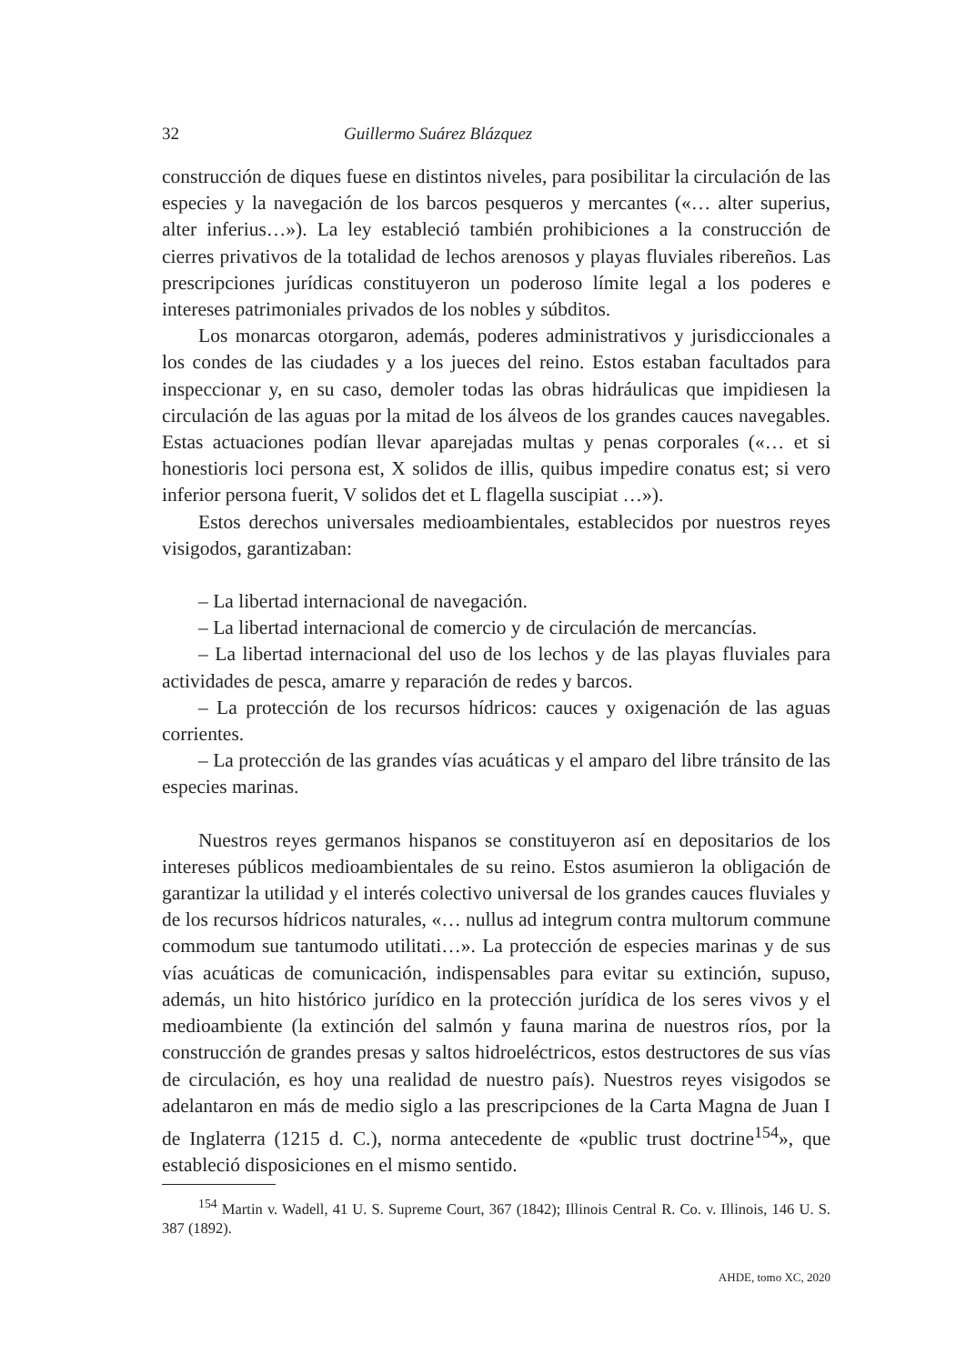32 Guillermo Suárez Blázquez
construcción de diques fuese en distintos niveles, para posibilitar la circulación de las especies y la navegación de los barcos pesqueros y mercantes («… alter superius, alter inferius…»). La ley estableció también prohibiciones a la construcción de cierres privativos de la totalidad de lechos arenosos y playas fluviales ribereños. Las prescripciones jurídicas constituyeron un poderoso límite legal a los poderes e intereses patrimoniales privados de los nobles y súbditos.
Los monarcas otorgaron, además, poderes administrativos y jurisdiccionales a los condes de las ciudades y a los jueces del reino. Estos estaban facultados para inspeccionar y, en su caso, demoler todas las obras hidráulicas que impidiesen la circulación de las aguas por la mitad de los álveos de los grandes cauces navegables. Estas actuaciones podían llevar aparejadas multas y penas corporales («… et si honestioris loci persona est, X solidos de illis, quibus impedire conatus est; si vero inferior persona fuerit, V solidos det et L flagella suscipiat …»).
Estos derechos universales medioambientales, establecidos por nuestros reyes visigodos, garantizaban:
– La libertad internacional de navegación.
– La libertad internacional de comercio y de circulación de mercancías.
– La libertad internacional del uso de los lechos y de las playas fluviales para actividades de pesca, amarre y reparación de redes y barcos.
– La protección de los recursos hídricos: cauces y oxigenación de las aguas corrientes.
– La protección de las grandes vías acuáticas y el amparo del libre tránsito de las especies marinas.
Nuestros reyes germanos hispanos se constituyeron así en depositarios de los intereses públicos medioambientales de su reino. Estos asumieron la obligación de garantizar la utilidad y el interés colectivo universal de los grandes cauces fluviales y de los recursos hídricos naturales, «… nullus ad integrum contra multorum commune commodum sue tantumodo utilitati…». La protección de especies marinas y de sus vías acuáticas de comunicación, indispensables para evitar su extinción, supuso, además, un hito histórico jurídico en la protección jurídica de los seres vivos y el medioambiente (la extinción del salmón y fauna marina de nuestros ríos, por la construcción de grandes presas y saltos hidroeléctricos, estos destructores de sus vías de circulación, es hoy una realidad de nuestro país). Nuestros reyes visigodos se adelantaron en más de medio siglo a las prescripciones de la Carta Magna de Juan I de Inglaterra (1215 d. C.), norma antecedente de «public trust doctrine<sup>154</sup>», que estableció disposiciones en el mismo sentido.
<sup>154</sup> Martin v. Wadell, 41 U. S. Supreme Court, 367 (1842); Illinois Central R. Co. v. Illinois, 146 U. S. 387 (1892).
AHDE, tomo XC, 2020